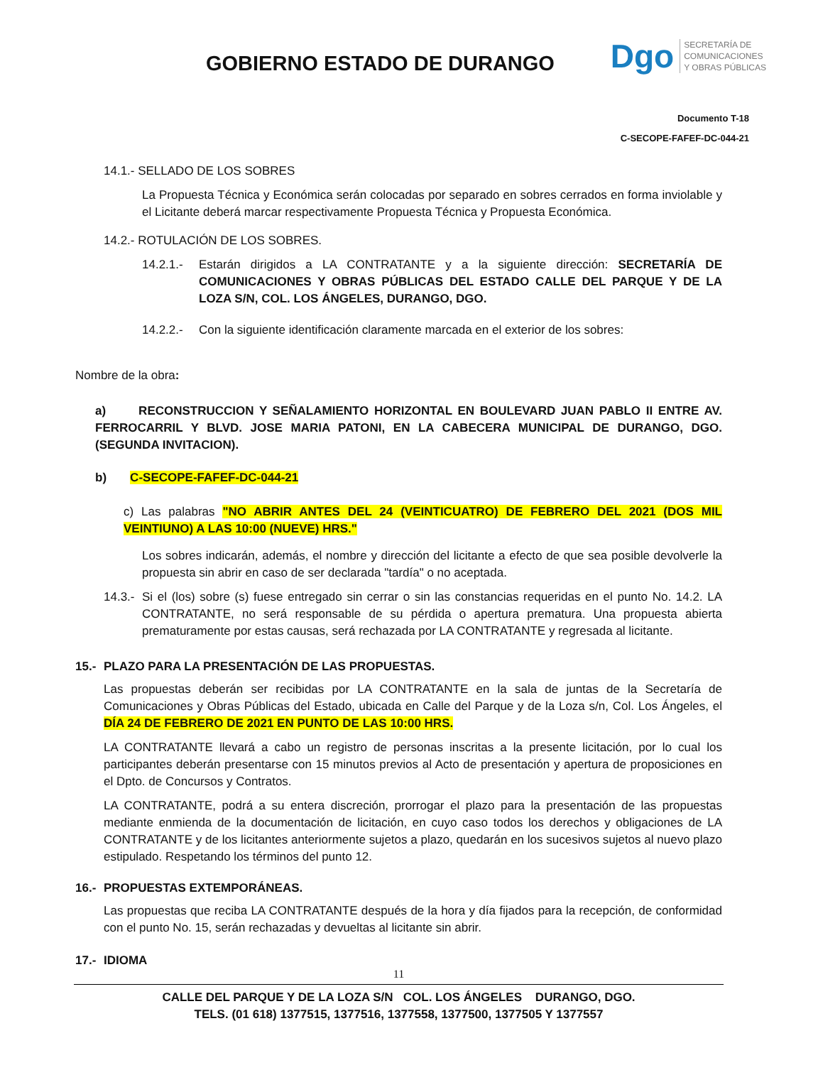GOBIERNO ESTADO DE DURANGO
Dgo
SECRETARÍA DE
COMUNICACIONES
Y OBRAS PÚBLICAS
Documento T-18
C-SECOPE-FAFEF-DC-044-21
14.1.- SELLADO DE LOS SOBRES
La Propuesta Técnica y Económica serán colocadas por separado en sobres cerrados en forma inviolable y el Licitante deberá marcar respectivamente Propuesta Técnica y Propuesta Económica.
14.2.- ROTULACIÓN DE LOS SOBRES.
14.2.1.-
Estarán dirigidos a LA CONTRATANTE y a la siguiente dirección: SECRETARÍA DE COMUNICACIONES Y OBRAS PÚBLICAS DEL ESTADO CALLE DEL PARQUE Y DE LA LOZA S/N, COL. LOS ÁNGELES, DURANGO, DGO.
14.2.2.-
Con la siguiente identificación claramente marcada en el exterior de los sobres:
Nombre de la obra:
a) RECONSTRUCCION Y SEÑALAMIENTO HORIZONTAL EN BOULEVARD JUAN PABLO II ENTRE AV. FERROCARRIL Y BLVD. JOSE MARIA PATONI, EN LA CABECERA MUNICIPAL DE DURANGO, DGO. (SEGUNDA INVITACION).
b) C-SECOPE-FAFEF-DC-044-21
c) Las palabras "NO ABRIR ANTES DEL 24 (VEINTICUATRO) DE FEBRERO DEL 2021 (DOS MIL VEINTIUNO) A LAS 10:00 (NUEVE) HRS."
Los sobres indicarán, además, el nombre y dirección del licitante a efecto de que sea posible devolverle la propuesta sin abrir en caso de ser declarada "tardía" o no aceptada.
14.3.-
Si el (los) sobre (s) fuese entregado sin cerrar o sin las constancias requeridas en el punto No. 14.2. LA CONTRATANTE, no será responsable de su pérdida o apertura prematura. Una propuesta abierta prematuramente por estas causas, será rechazada por LA CONTRATANTE y regresada al licitante.
15.- PLAZO PARA LA PRESENTACIÓN DE LAS PROPUESTAS.
Las propuestas deberán ser recibidas por LA CONTRATANTE en la sala de juntas de la Secretaría de Comunicaciones y Obras Públicas del Estado, ubicada en Calle del Parque y de la Loza s/n, Col. Los Ángeles, el DÍA 24 DE FEBRERO DE 2021 EN PUNTO DE LAS 10:00 HRS.
LA CONTRATANTE llevará a cabo un registro de personas inscritas a la presente licitación, por lo cual los participantes deberán presentarse con 15 minutos previos al Acto de presentación y apertura de proposiciones en el Dpto. de Concursos y Contratos.
LA CONTRATANTE, podrá a su entera discreción, prorrogar el plazo para la presentación de las propuestas mediante enmienda de la documentación de licitación, en cuyo caso todos los derechos y obligaciones de LA CONTRATANTE y de los licitantes anteriormente sujetos a plazo, quedarán en los sucesivos sujetos al nuevo plazo estipulado. Respetando los términos del punto 12.
16.- PROPUESTAS EXTEMPORÁNEAS.
Las propuestas que reciba LA CONTRATANTE después de la hora y día fijados para la recepción, de conformidad con el punto No. 15, serán rechazadas y devueltas al licitante sin abrir.
17.- IDIOMA
11
CALLE DEL PARQUE Y DE LA LOZA S/N COL. LOS ÁNGELES DURANGO, DGO.
TELS. (01 618) 1377515, 1377516, 1377558, 1377500, 1377505 Y 1377557